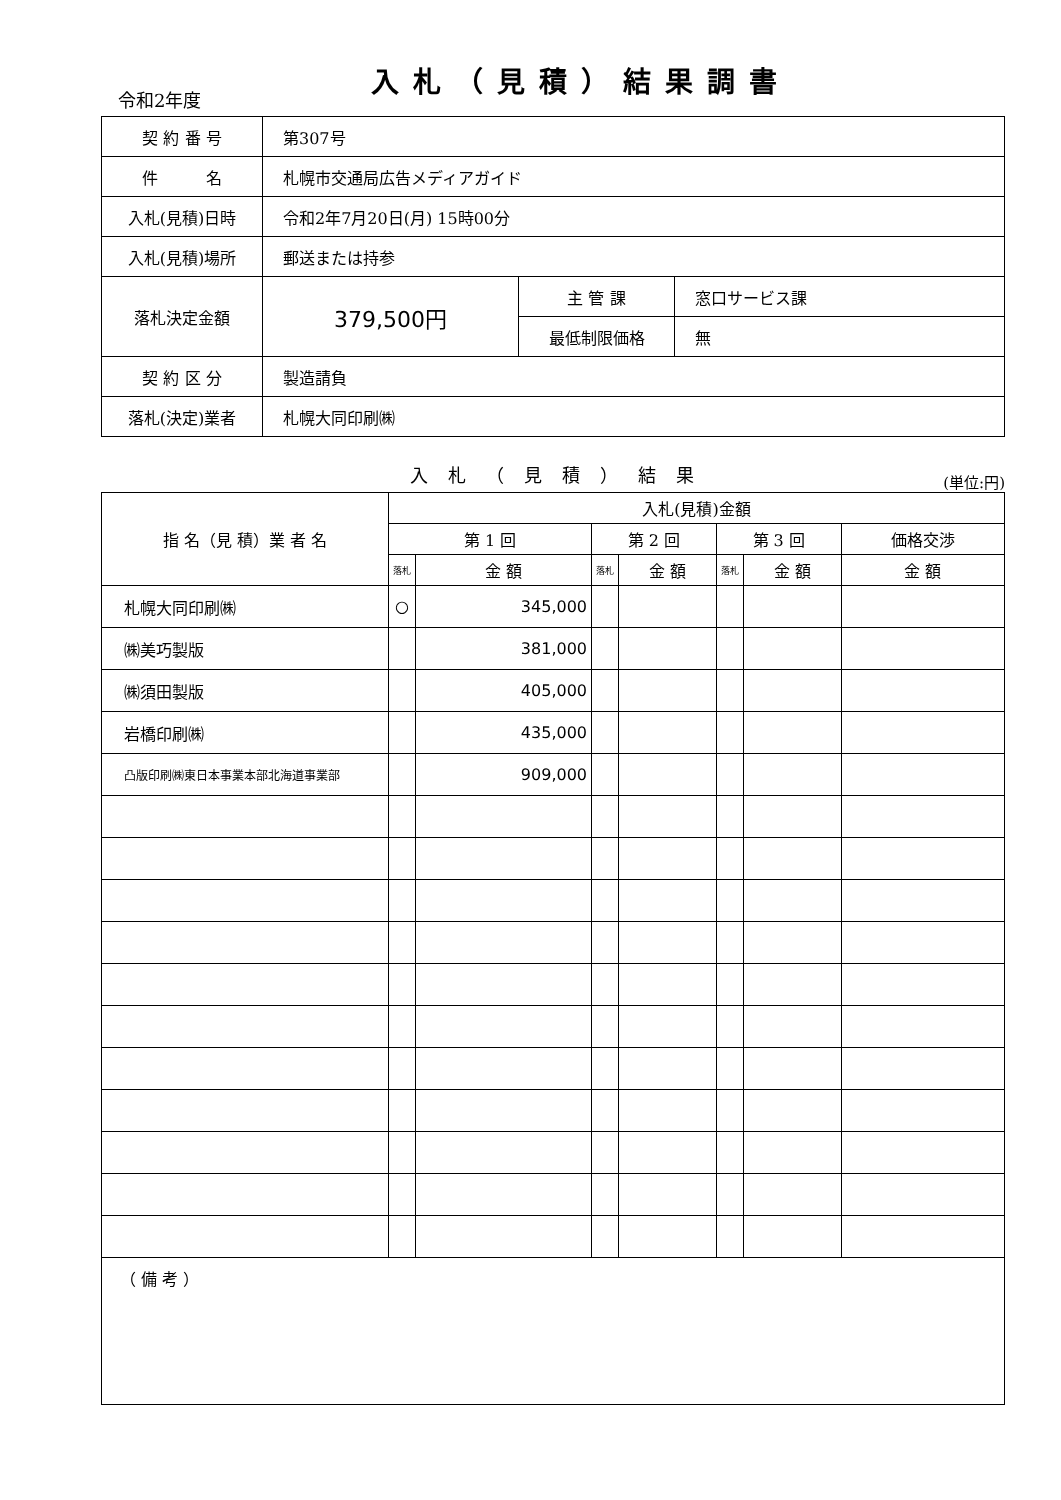令和2年度
入札（見積）結果調書
| 契 約 番 号 | 第307号 | | |
| 件 名 | 札幌市交通局広告メディアガイド | | |
| 入札(見積)日時 | 令和2年7月20日(月) 15時00分 | | |
| 入札(見積)場所 | 郵送または持参 | | |
| 落札決定金額 | 379,500円 | 主 管 課 | 窓口サービス課 |
| | | 最低制限価格 | 無 |
| 契 約 区 分 | 製造請負 | | |
| 落札(決定)業者 | 札幌大同印刷㈱ | | |
入札（見積）結果
(単位:円)
| 指 名（見 積）業 者 名 | 入札(見積)金額 | | | | | | |
| --- | --- | --- | --- | --- | --- | --- | --- |
| | 第 1 回 | | 第 2 回 | | 第 3 回 | | 価格交渉 |
| | 落札 | 金 額 | 落札 | 金 額 | 落札 | 金 額 | 金 額 |
| 札幌大同印刷㈱ | ○ | 345,000 | | | | | |
| ㈱美巧製版 | | 381,000 | | | | | |
| ㈱須田製版 | | 405,000 | | | | | |
| 岩橋印刷㈱ | | 435,000 | | | | | |
| 凸版印刷㈱東日本事業本部北海道事業部 | | 909,000 | | | | | |
| （ 備 考 ） | | | | | | | |